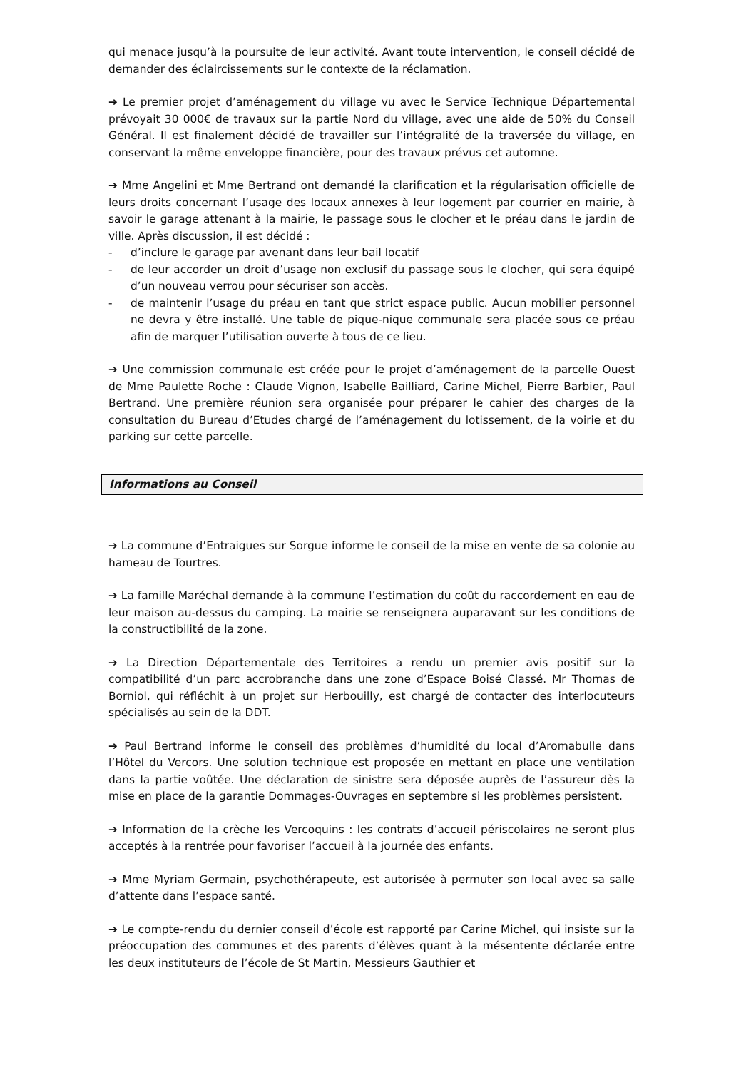qui menace jusqu’à la poursuite de leur activité. Avant toute intervention, le conseil décidé de demander des éclaircissements sur le contexte de la réclamation.
➔ Le premier projet d’aménagement du village vu avec le Service Technique Départemental prévoyait 30 000€ de travaux sur la partie Nord du village, avec une aide de 50% du Conseil Général. Il est finalement décidé de travailler sur l’intégralité de la traversée du village, en conservant la même enveloppe financière, pour des travaux prévus cet automne.
➔ Mme Angelini et Mme Bertrand ont demandé la clarification et la régularisation officielle de leurs droits concernant l’usage des locaux annexes à leur logement par courrier en mairie, à savoir le garage attenant à la mairie, le passage sous le clocher et le préau dans le jardin de ville. Après discussion, il est décidé :
- d’inclure le garage par avenant dans leur bail locatif
- de leur accorder un droit d’usage non exclusif du passage sous le clocher, qui sera équipé d’un nouveau verrou pour sécuriser son accès.
- de maintenir l’usage du préau en tant que strict espace public. Aucun mobilier personnel ne devra y être installé. Une table de pique-nique communale sera placée sous ce préau afin de marquer l’utilisation ouverte à tous de ce lieu.
➔ Une commission communale est créée pour le projet d’aménagement de la parcelle Ouest de Mme Paulette Roche : Claude Vignon, Isabelle Bailliard, Carine Michel, Pierre Barbier, Paul Bertrand. Une première réunion sera organisée pour préparer le cahier des charges de la consultation du Bureau d’Etudes chargé de l’aménagement du lotissement, de la voirie et du parking sur cette parcelle.
Informations au Conseil
➔ La commune d’Entraigues sur Sorgue informe le conseil de la mise en vente de sa colonie au hameau de Tourtres.
➔ La famille Maréchal demande à la commune l’estimation du coût du raccordement en eau de leur maison au-dessus du camping. La mairie se renseignera auparavant sur les conditions de la constructibilité de la zone.
➔ La Direction Départementale des Territoires a rendu un premier avis positif sur la compatibilité d’un parc accrobranche dans une zone d’Espace Boisé Classé. Mr Thomas de Borniol, qui réfléchit à un projet sur Herbouilly, est chargé de contacter des interlocuteurs spécialisés au sein de la DDT.
➔ Paul Bertrand informe le conseil des problèmes d’humidité du local d’Aromabulle dans l’Hôtel du Vercors. Une solution technique est proposée en mettant en place une ventilation dans la partie voûtée. Une déclaration de sinistre sera déposée auprès de l’assureur dès la mise en place de la garantie Dommages-Ouvrages en septembre si les problèmes persistent.
➔ Information de la crèche les Vercoquins : les contrats d’accueil périscolaires ne seront plus acceptés à la rentrée pour favoriser l’accueil à la journée des enfants.
➔ Mme Myriam Germain, psychothérapeute, est autorisée à permuter son local avec sa salle d’attente dans l’espace santé.
➔ Le compte-rendu du dernier conseil d’école est rapporté par Carine Michel, qui insiste sur la préoccupation des communes et des parents d’élèves quant à la mésentente déclarée entre les deux instituteurs de l’école de St Martin, Messieurs Gauthier et